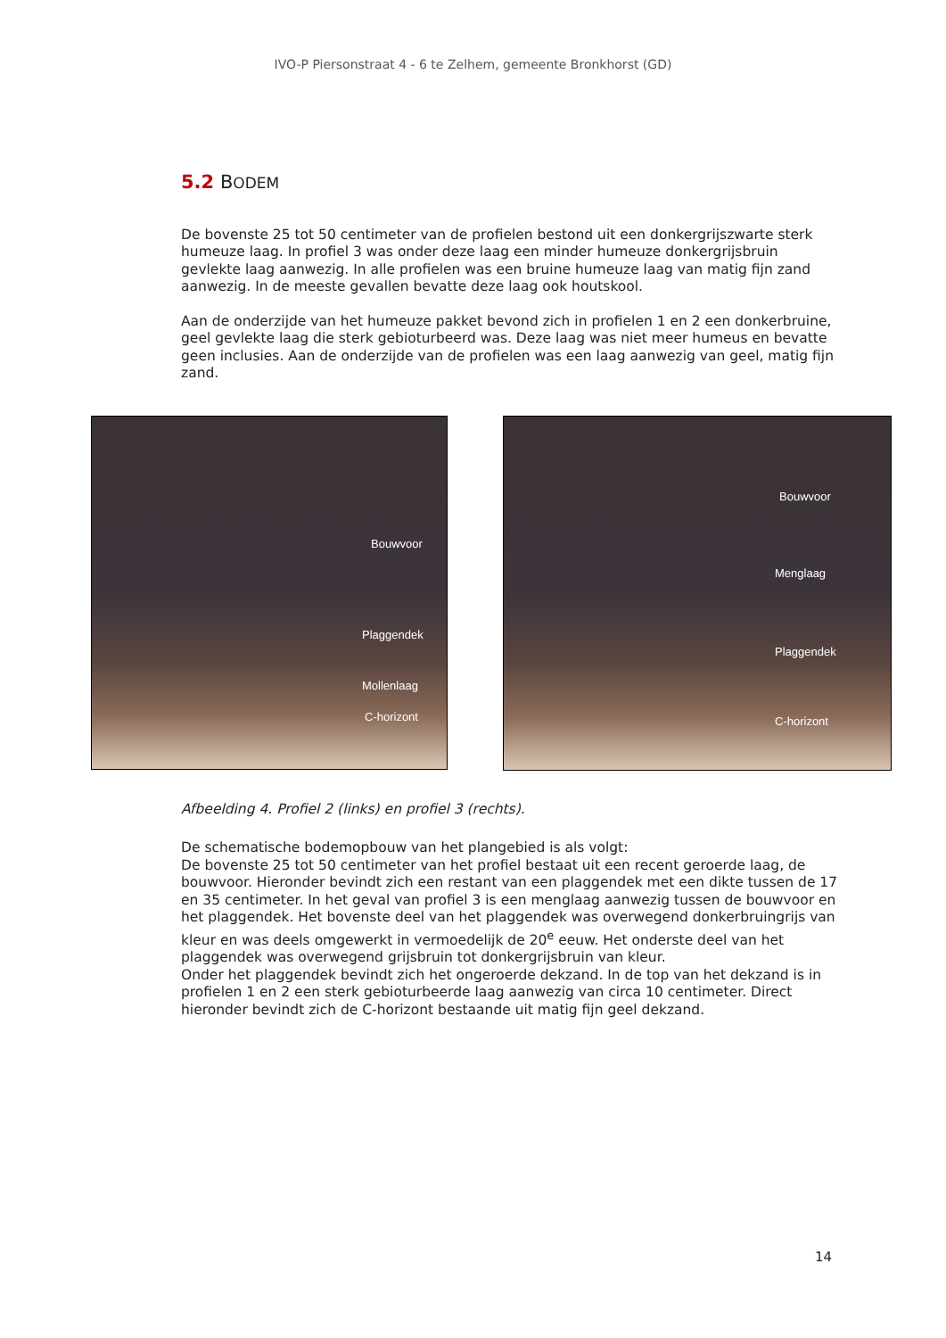IVO-P Piersonstraat 4 - 6 te Zelhem, gemeente Bronkhorst (GD)
5.2 BODEM
De bovenste 25 tot 50 centimeter van de profielen bestond uit een donkergrijszwarte sterk humeuze laag. In profiel 3 was onder deze laag een minder humeuze donkergrijsbruin gevlekte laag aanwezig. In alle profielen was een bruine humeuze laag van matig fijn zand aanwezig. In de meeste gevallen bevatte deze laag ook houtskool.
Aan de onderzijde van het humeuze pakket bevond zich in profielen 1 en 2 een donkerbruine, geel gevlekte laag die sterk gebioturbeerd was. Deze laag was niet meer humeus en bevatte geen inclusies. Aan de onderzijde van de profielen was een laag aanwezig van geel, matig fijn zand.
Bouwvoor
Plaggendek
Mollenlaag
C-horizont
Bouwvoor
Menglaag
Plaggendek
C-horizont
Afbeelding 4. Profiel 2 (links) en profiel 3 (rechts).
De schematische bodemopbouw van het plangebied is als volgt:
De bovenste 25 tot 50 centimeter van het profiel bestaat uit een recent geroerde laag, de bouwvoor. Hieronder bevindt zich een restant van een plaggendek met een dikte tussen de 17 en 35 centimeter. In het geval van profiel 3 is een menglaag aanwezig tussen de bouwvoor en het plaggendek. Het bovenste deel van het plaggendek was overwegend donkerbruingrijs van kleur en was deels omgewerkt in vermoedelijk de 20<sup>e</sup> eeuw. Het onderste deel van het plaggendek was overwegend grijsbruin tot donkergrijsbruin van kleur.
Onder het plaggendek bevindt zich het ongeroerde dekzand. In de top van het dekzand is in profielen 1 en 2 een sterk gebioturbeerde laag aanwezig van circa 10 centimeter. Direct hieronder bevindt zich de C-horizont bestaande uit matig fijn geel dekzand.
14